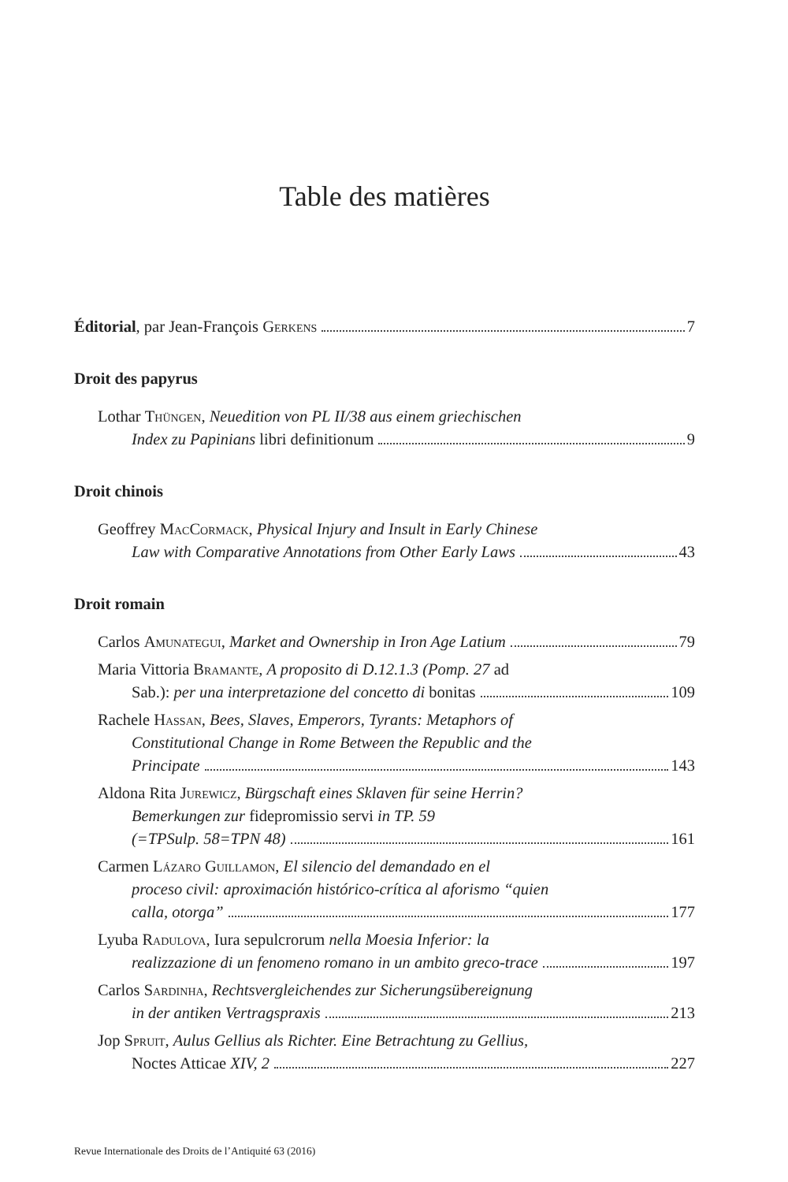Table des matières
Éditorial, par Jean-François Gerkens 7
Droit des papyrus
Lothar Thüngen, Neuedition von PL II/38 aus einem griechischen
Index zu Papinians libri definitionum 9
Droit chinois
Geoffrey MacCormack, Physical Injury and Insult in Early Chinese
Law with Comparative Annotations from Other Early Laws 43
Droit romain
Carlos Amunategui, Market and Ownership in Iron Age Latium 79
Maria Vittoria Bramante, A proposito di D.12.1.3 (Pomp. 27 ad
Sab.): per una interpretazione del concetto di bonitas 109
Rachele Hassan, Bees, Slaves, Emperors, Tyrants: Metaphors of
Constitutional Change in Rome Between the Republic and the
Principate 143
Aldona Rita Jurewicz, Bürgschaft eines Sklaven für seine Herrin?
Bemerkungen zur fidepromissio servi in TP. 59
(=TPSulp. 58=TPN 48) 161
Carmen Lázaro Guillamon, El silencio del demandado en el
proceso civil: aproximación histórico-crítica al aforismo “quien
calla, otorga” 177
Lyuba Radulova, Iura sepulcrorum nella Moesia Inferior: la
realizzazione di un fenomeno romano in un ambito greco-trace 197
Carlos Sardinha, Rechtsvergleichendes zur Sicherungsübereignung
in der antiken Vertragspraxis 213
Jop Spruit, Aulus Gellius als Richter. Eine Betrachtung zu Gellius,
Noctes Atticae XIV, 2 227
Revue Internationale des Droits de l’Antiquité 63 (2016)